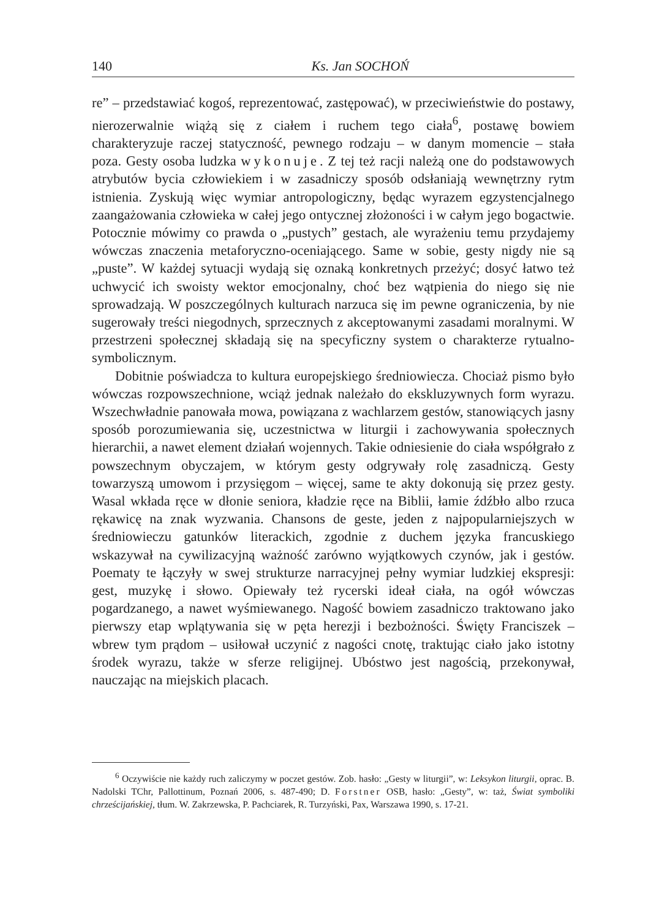140 Ks. Jan SOCHOŃ
re” – przedstawiać kogoś, reprezentować, zastępować), w przeciwieństwie do postawy, nierozerwalnie wiążą się z ciałem i ruchem tego ciała<sup>6</sup>, postawę bowiem charakteryzuje raczej statyczność, pewnego rodzaju – w danym momencie – stała poza. Gesty osoba ludzka wykonuje. Z tej też racji należą one do podstawowych atrybutów bycia człowiekiem i w zasadniczy sposób odsłaniają wewnętrzny rytm istnienia. Zyskują więc wymiar antropologiczny, będąc wyrazem egzystencjalnego zaangażowania człowieka w całej jego ontycznej złożoności i w całym jego bogactwie. Potocznie mówimy co prawda o „pustych” gestach, ale wyrażeniu temu przydajemy wówczas znaczenia metaforyczno-oceniającego. Same w sobie, gesty nigdy nie są „puste”. W każdej sytuacji wydają się oznaką konkretnych przeżyć; dosyć łatwo też uchwycić ich swoisty wektor emocjonalny, choć bez wątpienia do niego się nie sprowadzają. W poszczególnych kulturach narzuca się im pewne ograniczenia, by nie sugerowały treści niegodnych, sprzecznych z akceptowanymi zasadami moralnymi. W przestrzeni społecznej składają się na specyficzny system o charakterze rytualno-symbolicznym.
Dobitnie poświadcza to kultura europejskiego średniowiecza. Chociaż pismo było wówczas rozpowszechnione, wciąż jednak należało do ekskluzywnych form wyrazu. Wszechwładnie panowała mowa, powiązana z wachlarzem gestów, stanowiących jasny sposób porozumiewania się, uczestnictwa w liturgii i zachowywania społecznych hierarchii, a nawet element działań wojennych. Takie odniesienie do ciała współgrało z powszechnym obyczajem, w którym gesty odgrywały rolę zasadniczą. Gesty towarzyszą umowom i przysięgom – więcej, same te akty dokonują się przez gesty. Wasal wkłada ręce w dłonie seniora, kładzie ręce na Biblii, łamie źdźbło albo rzuca rękawicę na znak wyzwania. Chansons de geste, jeden z najpopularniejszych w średniowieczu gatunków literackich, zgodnie z duchem języka francuskiego wskazywał na cywilizacyjną ważność zarówno wyjątkowych czynów, jak i gestów. Poematy te łączyły w swej strukturze narracyjnej pełny wymiar ludzkiej ekspresji: gest, muzykę i słowo. Opiewały też rycerski ideał ciała, na ogół wówczas pogardzanego, a nawet wyśmiewanego. Nagość bowiem zasadniczo traktowano jako pierwszy etap wplątywania się w pęta herezji i bezbożności. Święty Franciszek – wbrew tym prądom – usiłował uczynić z nagości cnotę, traktując ciało jako istotny środek wyrazu, także w sferze religijnej. Ubóstwo jest nagością, przekonywał, nauczając na miejskich placach.
<sup>6</sup> Oczywiście nie każdy ruch zaliczymy w poczet gestów. Zob. hasło: „Gesty w liturgii”, w: Leksykon liturgii, oprac. B. Nadolski TChr, Pallottinum, Poznań 2006, s. 487-490; D. Forstner OSB, hasło: „Gesty”, w: taż, Świat symboliki chrześcijańskiej, tłum. W. Zakrzewska, P. Pachciarek, R. Turzyński, Pax, Warszawa 1990, s. 17-21.